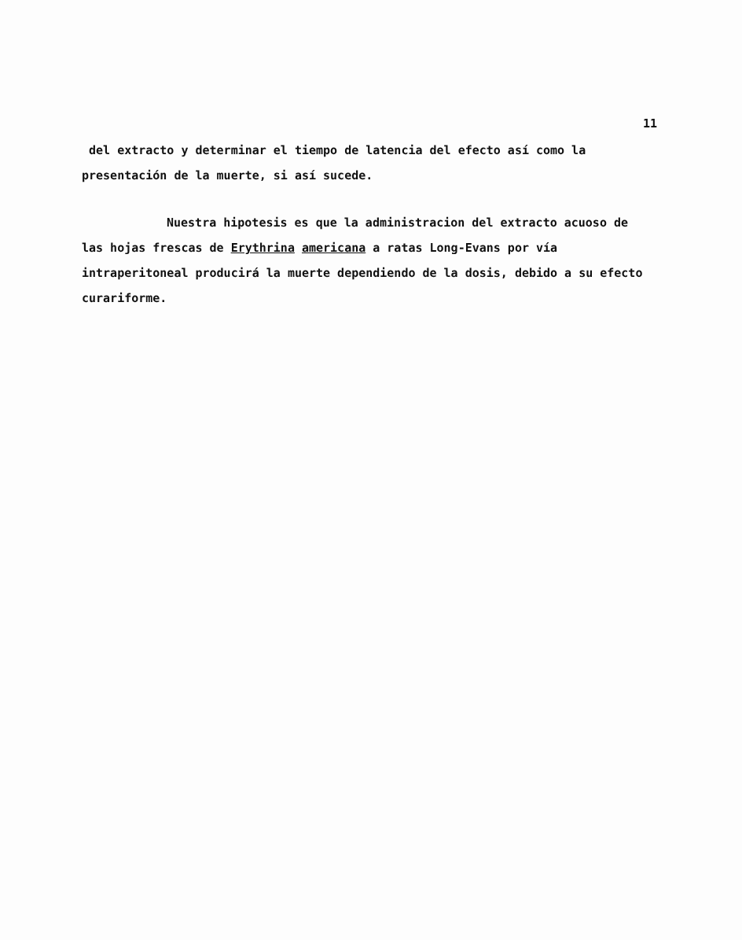11
del extracto y determinar el tiempo de latencia del efecto así como la presentación de la muerte, si así sucede.
Nuestra hipotesis es que la administracion del extracto acuoso de las hojas frescas de Erythrina americana a ratas Long-Evans por vía intraperitoneal producirá la muerte dependiendo de la dosis, debido a su efecto curariforme.